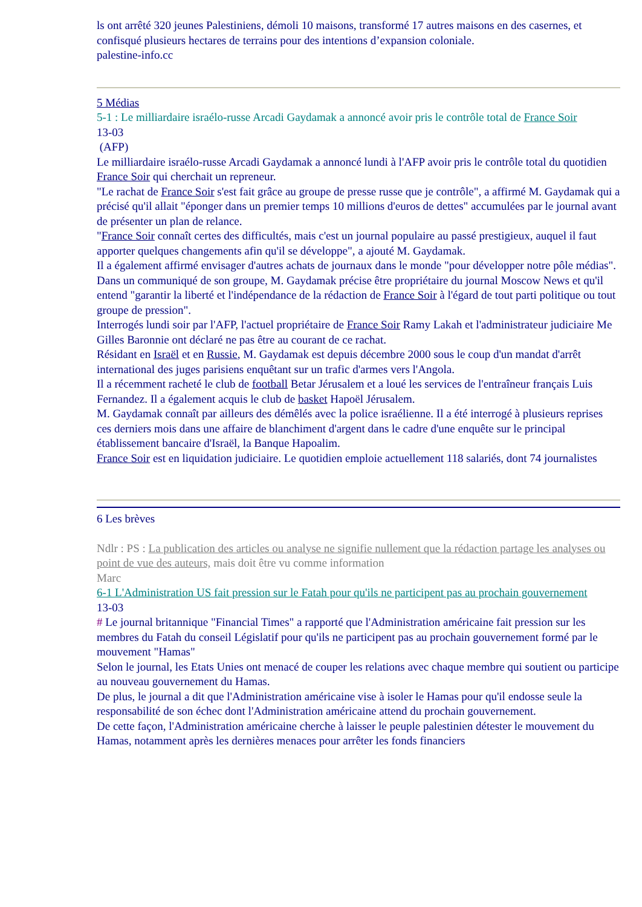ls ont arrêté 320 jeunes Palestiniens, démoli 10 maisons, transformé 17 autres maisons en des casernes, et confisqué plusieurs hectares de terrains pour des intentions d’expansion coloniale.
palestine-info.cc
5 Médias
5-1 : Le milliardaire israélo-russe Arcadi Gaydamak a annoncé avoir pris le contrôle total de France Soir
13-03
(AFP)
Le milliardaire israélo-russe Arcadi Gaydamak a annoncé lundi à l'AFP avoir pris le contrôle total du quotidien France Soir qui cherchait un repreneur.
"Le rachat de France Soir s'est fait grâce au groupe de presse russe que je contrôle", a affirmé M. Gaydamak qui a précisé qu'il allait "éponger dans un premier temps 10 millions d'euros de dettes" accumulées par le journal avant de présenter un plan de relance.
"France Soir connaît certes des difficultés, mais c'est un journal populaire au passé prestigieux, auquel il faut apporter quelques changements afin qu'il se développe", a ajouté M. Gaydamak.
Il a également affirmé envisager d'autres achats de journaux dans le monde "pour développer notre pôle médias".
Dans un communiqué de son groupe, M. Gaydamak précise être propriétaire du journal Moscow News et qu'il entend "garantir la liberté et l'indépendance de la rédaction de France Soir à l'égard de tout parti politique ou tout groupe de pression".
Interrogés lundi soir par l'AFP, l'actuel propriétaire de France Soir Ramy Lakah et l'administrateur judiciaire Me Gilles Baronnie ont déclaré ne pas être au courant de ce rachat.
Résidant en Israël et en Russie, M. Gaydamak est depuis décembre 2000 sous le coup d'un mandat d'arrêt international des juges parisiens enquêtant sur un trafic d'armes vers l'Angola.
Il a récemment racheté le club de football Betar Jérusalem et a loué les services de l'entraîneur français Luis Fernandez. Il a également acquis le club de basket Hapoël Jérusalem.
M. Gaydamak connaît par ailleurs des démêlés avec la police israélienne. Il a été interrogé à plusieurs reprises ces derniers mois dans une affaire de blanchiment d'argent dans le cadre d'une enquête sur le principal établissement bancaire d'Israël, la Banque Hapoalim.
France Soir est en liquidation judiciaire. Le quotidien emploie actuellement 118 salariés, dont 74 journalistes
6 Les brèves
Ndlr : PS : La publication des articles ou analyse ne signifie nullement que la rédaction partage les analyses ou point de vue des auteurs, mais doit être vu comme information
Marc
6-1 L'Administration US fait pression sur le Fatah pour qu'ils ne participent pas au prochain gouvernement
13-03
# Le journal britannique "Financial Times" a rapporté que l'Administration américaine fait pression sur les membres du Fatah du conseil Législatif pour qu'ils ne participent pas au prochain gouvernement formé par le mouvement "Hamas"
Selon le journal, les Etats Unies ont menacé de couper les relations avec chaque membre qui soutient ou participe au nouveau gouvernement du Hamas.
De plus, le journal a dit que l'Administration américaine vise à isoler le Hamas pour qu'il endosse seule la responsabilité de son échec dont l'Administration américaine attend du prochain gouvernement.
De cette façon, l'Administration américaine cherche à laisser le peuple palestinien détester le mouvement du Hamas, notamment après les dernières menaces pour arrêter les fonds financiers